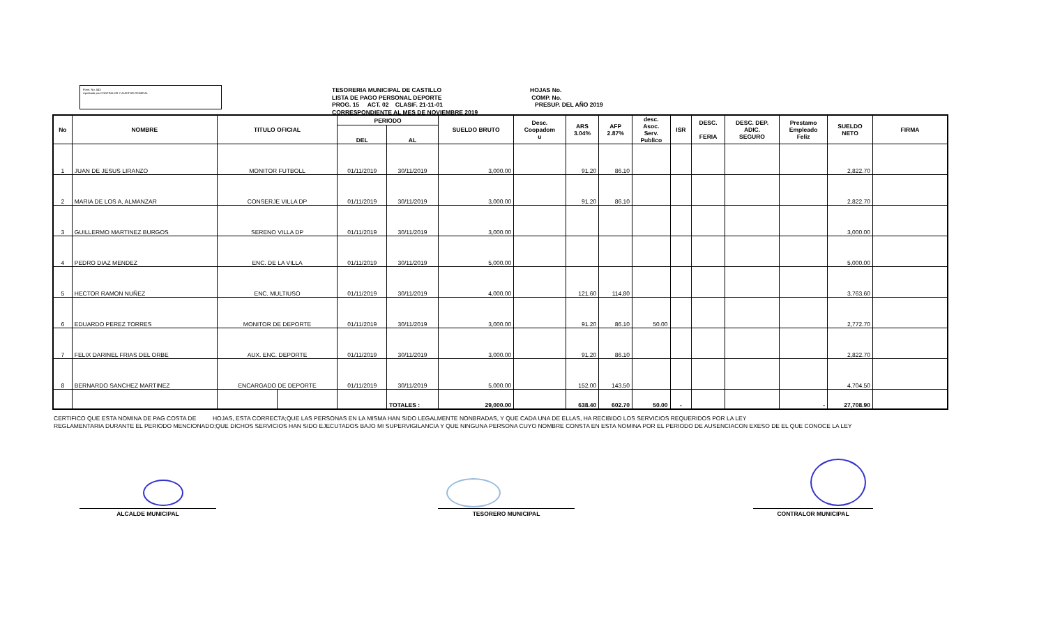Form. No. 543
Aprobado por CONTRALOR Y AUDITOR GENERAL
TESORERIA MUNICIPAL DE CASTILLO
LISTA DE PAGO PERSONAL DEPORTE
PROG. 15 ACT. 02 CLASIF. 21-11-01
CORRESPONDIENTE AL MES DE NOVIEMBRE 2019
HOJAS No.
COMP. No.
PRESUP. DEL AÑO 2019
| No | NOMBRE | TITULO OFICIAL | | PERIODO | | SUELDO BRUTO | Desc. Coopadom u | ARS 3.04% | AFP 2.87% | desc. Asoc. Serv. Publico | ISR | DESC. FERIA | DESC. DEP. ADIC. SEGURO | Prestamo Empleado Feliz | SUELDO NETO | FIRMA |
| --- | --- | --- | --- | --- | --- | --- | --- | --- | --- | --- | --- | --- | --- | --- | --- | --- |
| | | | | DEL | AL | | | | | | | | | | | |
| 1 | JUAN DE JESUS LIRANZO | MONITOR FUTBOLL | | 01/11/2019 | 30/11/2019 | 3,000.00 | | 91.20 | 86.10 | | | | | | 2,822.70 | |
| 2 | MARIA DE LOS A, ALMANZAR | CONSERJE VILLA DP | | 01/11/2019 | 30/11/2019 | 3,000.00 | | 91.20 | 86.10 | | | | | | 2,822.70 | |
| 3 | GUILLERMO MARTINEZ BURGOS | SERENO VILLA DP | | 01/11/2019 | 30/11/2019 | 3,000.00 | | | | | | | | | 3,000.00 | |
| 4 | PEDRO DIAZ MENDEZ | ENC. DE LA VILLA | | 01/11/2019 | 30/11/2019 | 5,000.00 | | | | | | | | | 5,000.00 | |
| 5 | HECTOR RAMON NUÑEZ | ENC. MULTIUSO | | 01/11/2019 | 30/11/2019 | 4,000.00 | | 121.60 | 114.80 | | | | | | 3,763.60 | |
| 6 | EDUARDO PEREZ TORRES | MONITOR DE DEPORTE | | 01/11/2019 | 30/11/2019 | 3,000.00 | | 91.20 | 86.10 | 50.00 | | | | | 2,772.70 | |
| 7 | FELIX DARINEL FRIAS DEL ORBE | AUX. ENC. DEPORTE | | 01/11/2019 | 30/11/2019 | 3,000.00 | | 91.20 | 86.10 | | | | | | 2,822.70 | |
| 8 | BERNARDO SANCHEZ MARTINEZ | ENCARGADO DE DEPORTE | | 01/11/2019 | 30/11/2019 | 5,000.00 | | 152.00 | 143.50 | | | | | | 4,704.50 | |
| | | | | | TOTALES : | 29,000.00 | | 638.40 | 602.70 | 50.00 | - | | | - | 27,708.90 | |
CERTIFICO QUE ESTA NOMINA DE PAG COSTA DE HOJAS, ESTA CORRECTA;QUE LAS PERSONAS EN LA MISMA HAN SIDO LEGALMENTE NONBRADAS, Y QUE CADA UNA DE ELLAS, HA RECIBIDO LOS SERVICIOS REQUERIDOS POR LA LEY
REGLAMENTARIA DURANTE EL PERIODO MENCIONADO;QUE DICHOS SERVICIOS HAN SIDO EJECUTADOS BAJO MI SUPERVIGILANCIA Y QUE NINGUNA PERSONA CUYO NOMBRE CONSTA EN ESTA NOMINA POR EL PERIODO DE AUSENCIACON EXESO DE EL QUE CONOCE LA LEY
ALCALDE MUNICIPAL TESORERO MUNICIPAL CONTRALOR MUNICIPAL